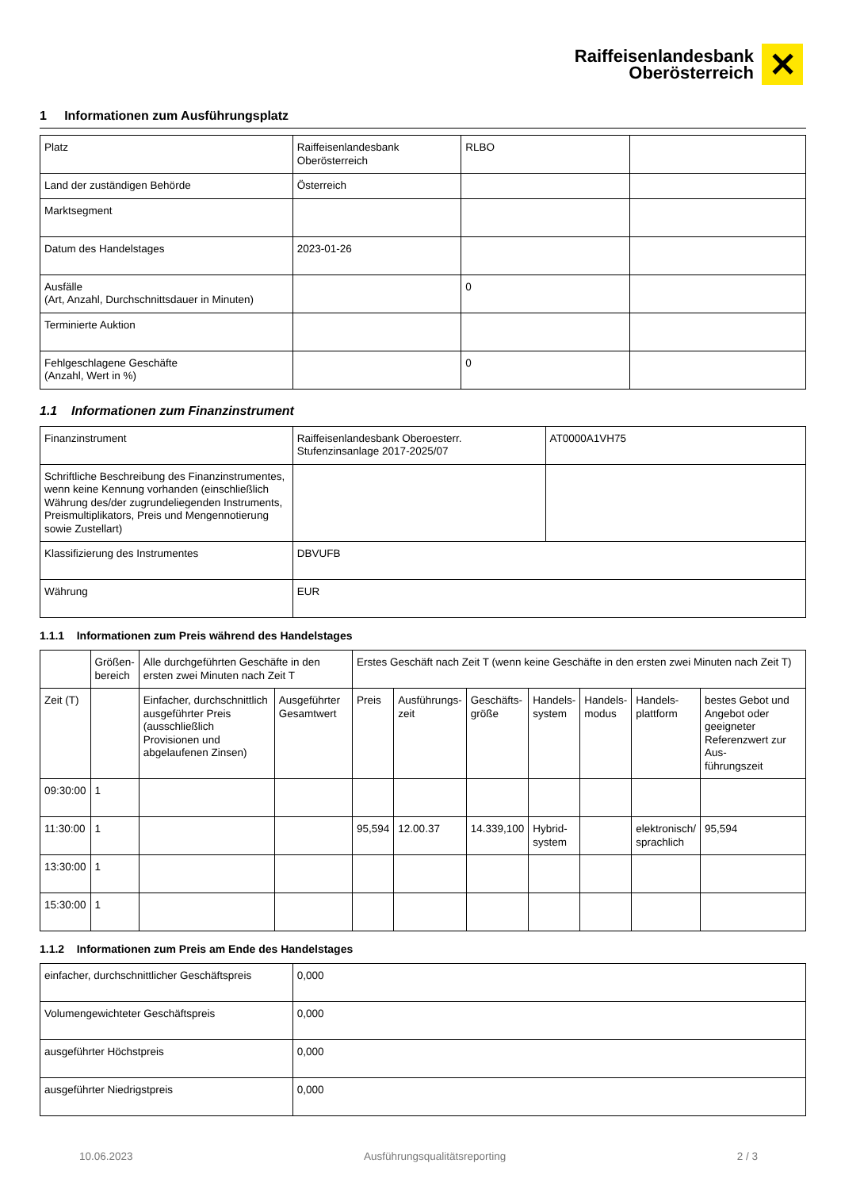Raiffeisenlandesbank
Oberösterreich
✕
1 Informationen zum Ausführungsplatz
| Platz | Raiffeisenlandesbank Oberösterreich | RLBO | |
| Land der zuständigen Behörde | Österreich | | |
| Marktsegment | | | |
| Datum des Handelstages | 2023-01-26 | | |
| Ausfälle (Art, Anzahl, Durchschnittsdauer in Minuten) | | 0 | |
| Terminierte Auktion | | | |
| Fehlgeschlagene Geschäfte (Anzahl, Wert in %) | | 0 | |
1.1 Informationen zum Finanzinstrument
| Finanzinstrument | Raiffeisenlandesbank Oberoesterr. Stufenzinsanlage 2017-2025/07 | AT0000A1VH75 |
| Schriftliche Beschreibung des Finanzinstrumentes, wenn keine Kennung vorhanden (einschließlich Währung des/der zugrundeliegenden Instruments, Preismultiplikators, Preis und Mengennotierung sowie Zustellart) | | |
| Klassifizierung des Instrumentes | DBVUFB | |
| Währung | EUR | |
1.1.1 Informationen zum Preis während des Handelstages
| | Größen- bereich | Alle durchgeführten Geschäfte in den ersten zwei Minuten nach Zeit T | | Erstes Geschäft nach Zeit T (wenn keine Geschäfte in den ersten zwei Minuten nach Zeit T) | | | | | | |
| Zeit (T) | | Einfacher, durchschnittlich ausgeführter Preis (ausschließlich Provisionen und abgelaufenen Zinsen) | Ausgeführter Gesamtwert | Preis | Ausführungs- zeit | Geschäfts- größe | Handels- system | Handels- modus | Handels- plattform | bestes Gebot und Angebot oder geeigneter Referenzwert zur Aus- führungszeit |
| 09:30:00 | 1 | | | | | | | | | |
| 11:30:00 | 1 | | | 95,594 | 12.00.37 | 14.339,100 | Hybrid- system | | elektronisch/ sprachlich | 95,594 |
| 13:30:00 | 1 | | | | | | | | | |
| 15:30:00 | 1 | | | | | | | | | |
1.1.2 Informationen zum Preis am Ende des Handelstages
| einfacher, durchschnittlicher Geschäftspreis | 0,000 |
| Volumengewichteter Geschäftspreis | 0,000 |
| ausgeführter Höchstpreis | 0,000 |
| ausgeführter Niedrigstpreis | 0,000 |
10.06.2023 Ausführungsqualitätsreporting 2 / 3